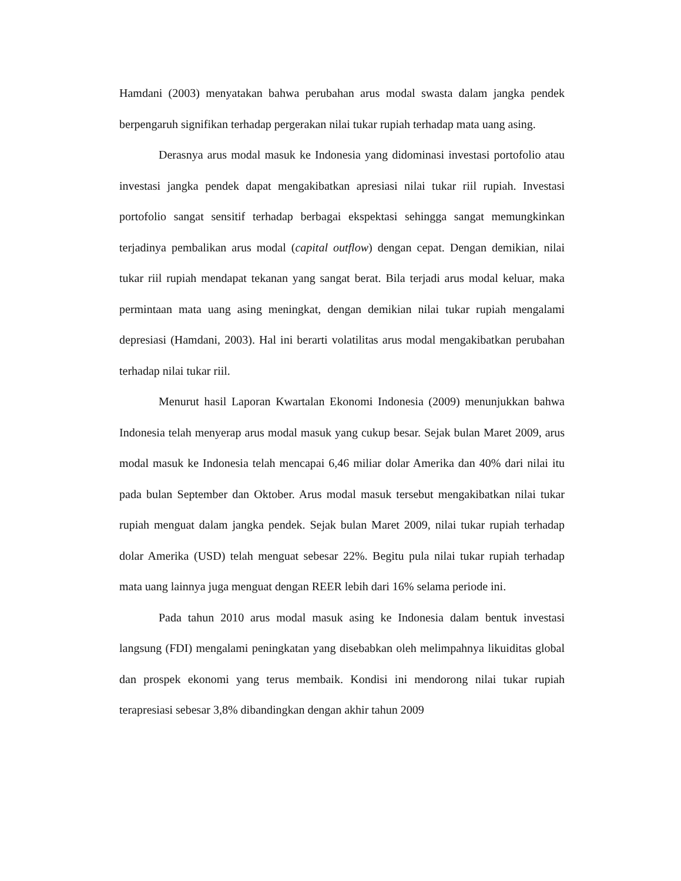Hamdani (2003) menyatakan bahwa perubahan arus modal swasta dalam jangka pendek berpengaruh signifikan terhadap pergerakan nilai tukar rupiah terhadap mata uang asing.
Derasnya arus modal masuk ke Indonesia yang didominasi investasi portofolio atau investasi jangka pendek dapat mengakibatkan apresiasi nilai tukar riil rupiah. Investasi portofolio sangat sensitif terhadap berbagai ekspektasi sehingga sangat memungkinkan terjadinya pembalikan arus modal (capital outflow) dengan cepat. Dengan demikian, nilai tukar riil rupiah mendapat tekanan yang sangat berat. Bila terjadi arus modal keluar, maka permintaan mata uang asing meningkat, dengan demikian nilai tukar rupiah mengalami depresiasi (Hamdani, 2003). Hal ini berarti volatilitas arus modal mengakibatkan perubahan terhadap nilai tukar riil.
Menurut hasil Laporan Kwartalan Ekonomi Indonesia (2009) menunjukkan bahwa Indonesia telah menyerap arus modal masuk yang cukup besar. Sejak bulan Maret 2009, arus modal masuk ke Indonesia telah mencapai 6,46 miliar dolar Amerika dan 40% dari nilai itu pada bulan September dan Oktober. Arus modal masuk tersebut mengakibatkan nilai tukar rupiah menguat dalam jangka pendek. Sejak bulan Maret 2009, nilai tukar rupiah terhadap dolar Amerika (USD) telah menguat sebesar 22%. Begitu pula nilai tukar rupiah terhadap mata uang lainnya juga menguat dengan REER lebih dari 16% selama periode ini.
Pada tahun 2010 arus modal masuk asing ke Indonesia dalam bentuk investasi langsung (FDI) mengalami peningkatan yang disebabkan oleh melimpahnya likuiditas global dan prospek ekonomi yang terus membaik. Kondisi ini mendorong nilai tukar rupiah terapresiasi sebesar 3,8% dibandingkan dengan akhir tahun 2009